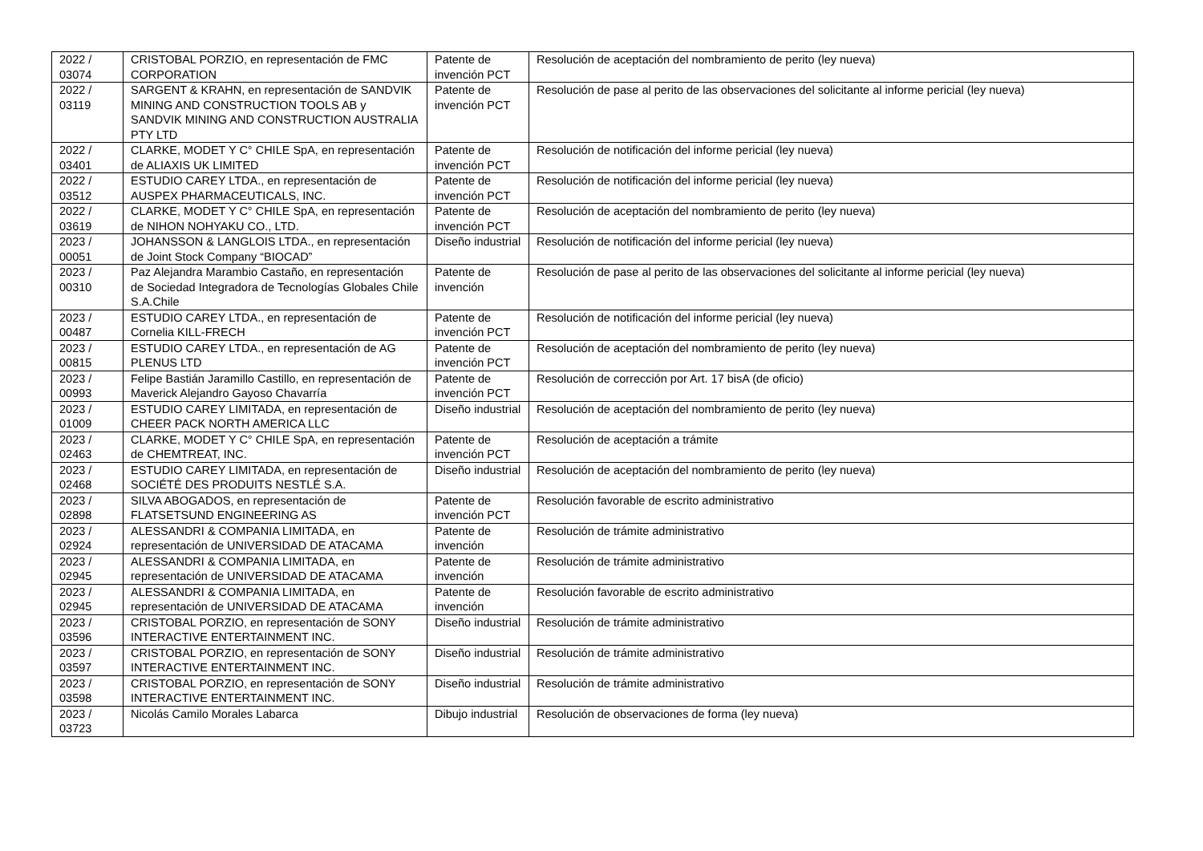| 2022 / 03074 | CRISTOBAL PORZIO, en representación de FMC CORPORATION | Patente de invención PCT | Resolución de aceptación del nombramiento de perito (ley nueva) |
| 2022 / 03119 | SARGENT & KRAHN, en representación de SANDVIK MINING AND CONSTRUCTION TOOLS AB y SANDVIK MINING AND CONSTRUCTION AUSTRALIA PTY LTD | Patente de invención PCT | Resolución de pase al perito de las observaciones del solicitante al informe pericial (ley nueva) |
| 2022 / 03401 | CLARKE, MODET Y C° CHILE SpA, en representación de ALIAXIS UK LIMITED | Patente de invención PCT | Resolución de notificación del informe pericial (ley nueva) |
| 2022 / 03512 | ESTUDIO CAREY LTDA., en representación de AUSPEX PHARMACEUTICALS, INC. | Patente de invención PCT | Resolución de notificación del informe pericial (ley nueva) |
| 2022 / 03619 | CLARKE, MODET Y C° CHILE SpA, en representación de NIHON NOHYAKU CO., LTD. | Patente de invención PCT | Resolución de aceptación del nombramiento de perito (ley nueva) |
| 2023 / 00051 | JOHANSSON & LANGLOIS LTDA., en representación de Joint Stock Company “BIOCAD” | Diseño industrial | Resolución de notificación del informe pericial (ley nueva) |
| 2023 / 00310 | Paz Alejandra Marambio Castaño, en representación de Sociedad Integradora de Tecnologías Globales Chile S.A.Chile | Patente de invención | Resolución de pase al perito de las observaciones del solicitante al informe pericial (ley nueva) |
| 2023 / 00487 | ESTUDIO CAREY LTDA., en representación de Cornelia KILL-FRECH | Patente de invención PCT | Resolución de notificación del informe pericial (ley nueva) |
| 2023 / 00815 | ESTUDIO CAREY LTDA., en representación de AG PLENUS LTD | Patente de invención PCT | Resolución de aceptación del nombramiento de perito (ley nueva) |
| 2023 / 00993 | Felipe Bastián Jaramillo Castillo, en representación de Maverick Alejandro Gayoso Chavarría | Patente de invención PCT | Resolución de corrección por Art. 17 bisA (de oficio) |
| 2023 / 01009 | ESTUDIO CAREY LIMITADA, en representación de CHEER PACK NORTH AMERICA LLC | Diseño industrial | Resolución de aceptación del nombramiento de perito (ley nueva) |
| 2023 / 02463 | CLARKE, MODET Y C° CHILE SpA, en representación de CHEMTREAT, INC. | Patente de invención PCT | Resolución de aceptación a trámite |
| 2023 / 02468 | ESTUDIO CAREY LIMITADA, en representación de SOCIÉTÉ DES PRODUITS NESTLÉ S.A. | Diseño industrial | Resolución de aceptación del nombramiento de perito (ley nueva) |
| 2023 / 02898 | SILVA ABOGADOS, en representación de FLATSETSUND ENGINEERING AS | Patente de invención PCT | Resolución favorable de escrito administrativo |
| 2023 / 02924 | ALESSANDRI & COMPANIA LIMITADA, en representación de UNIVERSIDAD DE ATACAMA | Patente de invención | Resolución de trámite administrativo |
| 2023 / 02945 | ALESSANDRI & COMPANIA LIMITADA, en representación de UNIVERSIDAD DE ATACAMA | Patente de invención | Resolución de trámite administrativo |
| 2023 / 02945 | ALESSANDRI & COMPANIA LIMITADA, en representación de UNIVERSIDAD DE ATACAMA | Patente de invención | Resolución favorable de escrito administrativo |
| 2023 / 03596 | CRISTOBAL PORZIO, en representación de SONY INTERACTIVE ENTERTAINMENT INC. | Diseño industrial | Resolución de trámite administrativo |
| 2023 / 03597 | CRISTOBAL PORZIO, en representación de SONY INTERACTIVE ENTERTAINMENT INC. | Diseño industrial | Resolución de trámite administrativo |
| 2023 / 03598 | CRISTOBAL PORZIO, en representación de SONY INTERACTIVE ENTERTAINMENT INC. | Diseño industrial | Resolución de trámite administrativo |
| 2023 / 03723 | Nicolás Camilo Morales Labarca | Dibujo industrial | Resolución de observaciones de forma (ley nueva) |